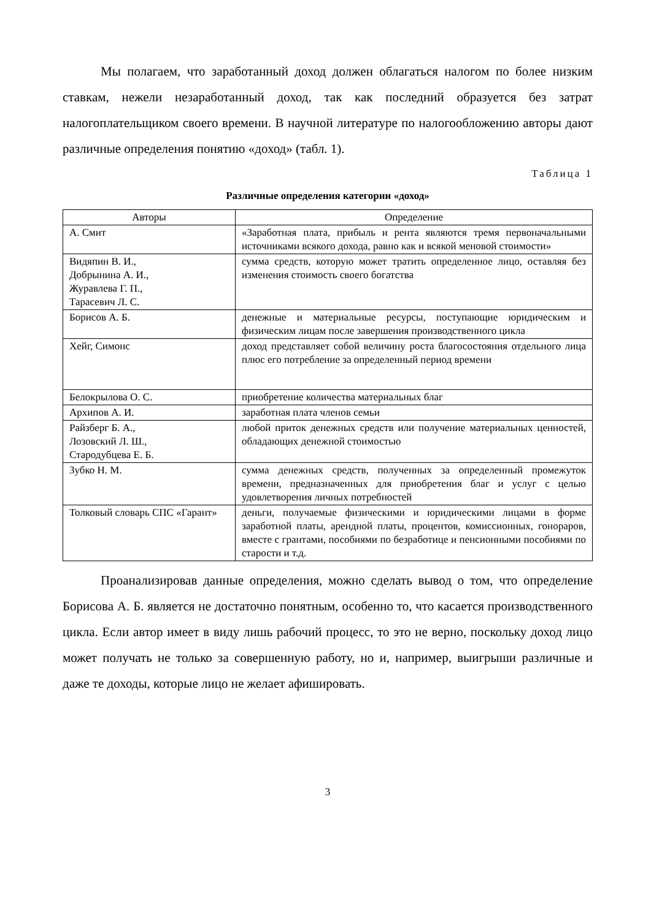Мы полагаем, что заработанный доход должен облагаться налогом по более низким ставкам, нежели незаработанный доход, так как последний образуется без затрат налогоплательщиком своего времени. В научной литературе по налогообложению авторы дают различные определения понятию «доход» (табл. 1).
Таблица 1
Различные определения категории «доход»
| Авторы | Определение |
| --- | --- |
| А. Смит | «Заработная плата, прибыль и рента являются тремя первоначальными источниками всякого дохода, равно как и всякой меновой стоимости» |
| Видяпин В. И., Добрынина А. И., Журавлева Г. П., Тарасевич Л. С. | сумма средств, которую может тратить определенное лицо, оставляя без изменения стоимость своего богатства |
| Борисов А. Б. | денежные и материальные ресурсы, поступающие юридическим и физическим лицам после завершения производственного цикла |
| Хейг, Симонс | доход представляет собой величину роста благосостояния отдельного лица плюс его потребление за определенный период времени |
| Белокрылова О. С. | приобретение количества материальных благ |
| Архипов А. И. | заработная плата членов семьи |
| Райзберг Б. А., Лозовский Л. Ш., Стародубцева Е. Б. | любой приток денежных средств или получение материальных ценностей, обладающих денежной стоимостью |
| Зубко Н. М. | сумма денежных средств, полученных за определенный промежуток времени, предназначенных для приобретения благ и услуг с целью удовлетворения личных потребностей |
| Толковый словарь СПС «Гарант» | деньги, получаемые физическими и юридическими лицами в форме заработной платы, арендной платы, процентов, комиссионных, гонораров, вместе с грантами, пособиями по безработице и пенсионными пособиями по старости и т.д. |
Проанализировав данные определения, можно сделать вывод о том, что определение Борисова А. Б. является не достаточно понятным, особенно то, что касается производственного цикла. Если автор имеет в виду лишь рабочий процесс, то это не верно, поскольку доход лицо может получать не только за совершенную работу, но и, например, выигрыши различные и даже те доходы, которые лицо не желает афишировать.
3